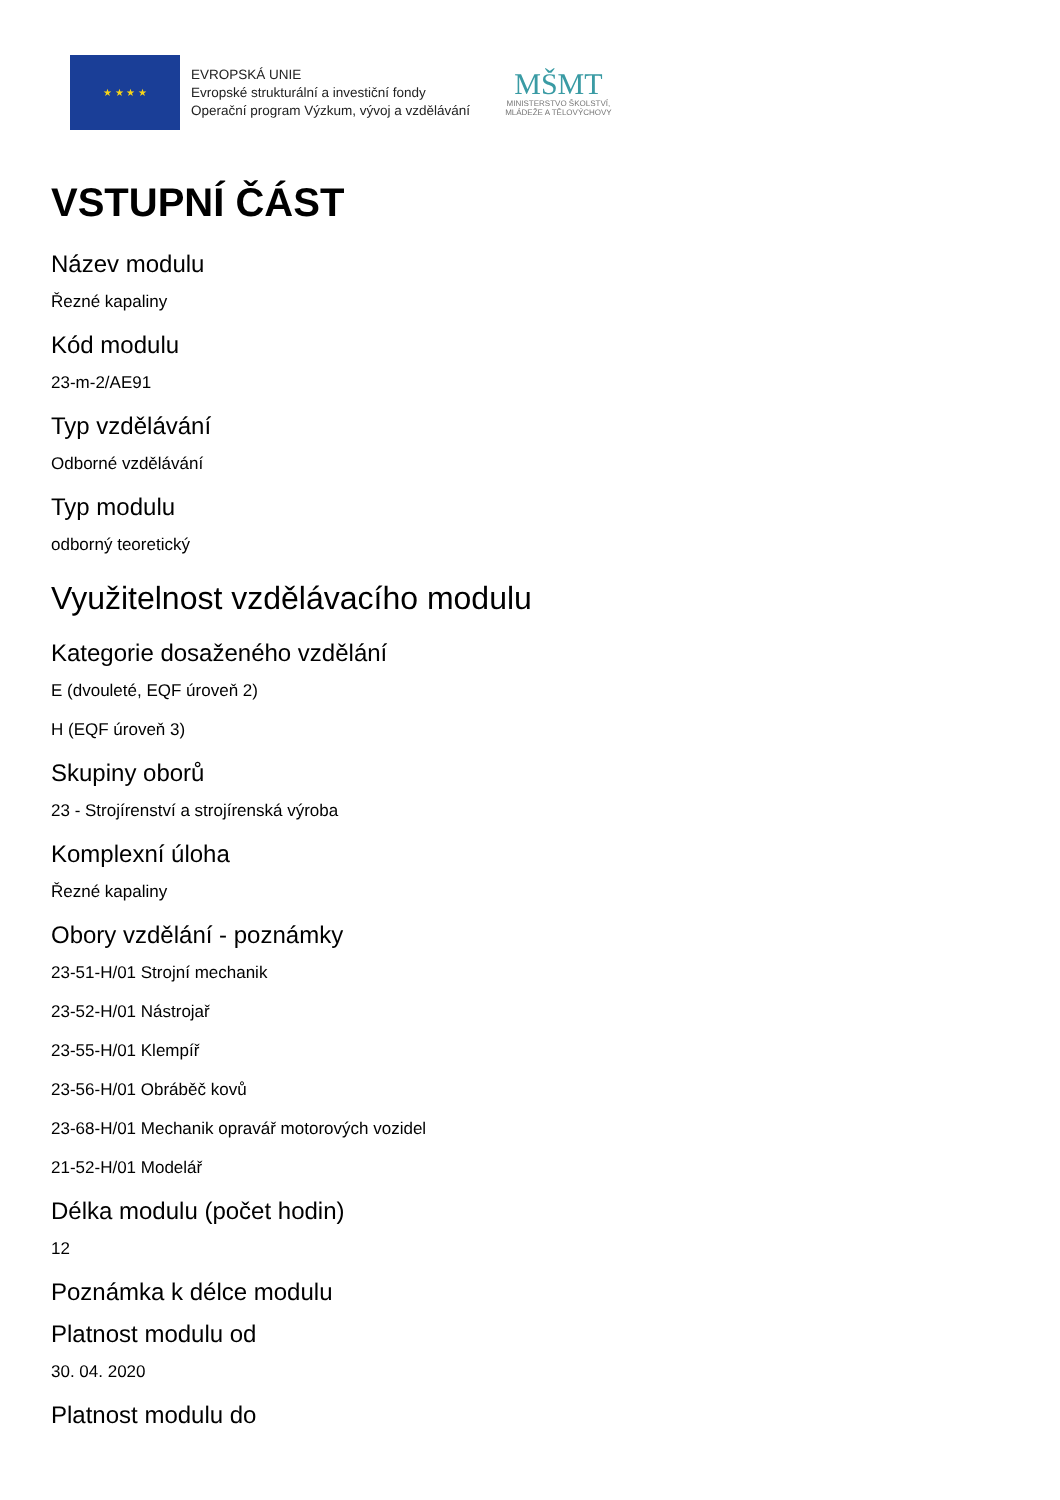★ ★ ★ ★
EVROPSKÁ UNIE
Evropské strukturální a investiční fondy
Operační program Výzkum, vývoj a vzdělávání
MŠMT
MINISTERSTVO ŠKOLSTVÍ,
MLÁDEŽE A TĚLOVÝCHOVY
VSTUPNÍ ČÁST
Název modulu
Řezné kapaliny
Kód modulu
23-m-2/AE91
Typ vzdělávání
Odborné vzdělávání
Typ modulu
odborný teoretický
Využitelnost vzdělávacího modulu
Kategorie dosaženého vzdělání
E (dvouleté, EQF úroveň 2)
H (EQF úroveň 3)
Skupiny oborů
23 - Strojírenství a strojírenská výroba
Komplexní úloha
Řezné kapaliny
Obory vzdělání - poznámky
23-51-H/01 Strojní mechanik
23-52-H/01 Nástrojař
23-55-H/01 Klempíř
23-56-H/01 Obráběč kovů
23-68-H/01 Mechanik opravář motorových vozidel
21-52-H/01 Modelář
Délka modulu (počet hodin)
12
Poznámka k délce modulu
Platnost modulu od
30. 04. 2020
Platnost modulu do